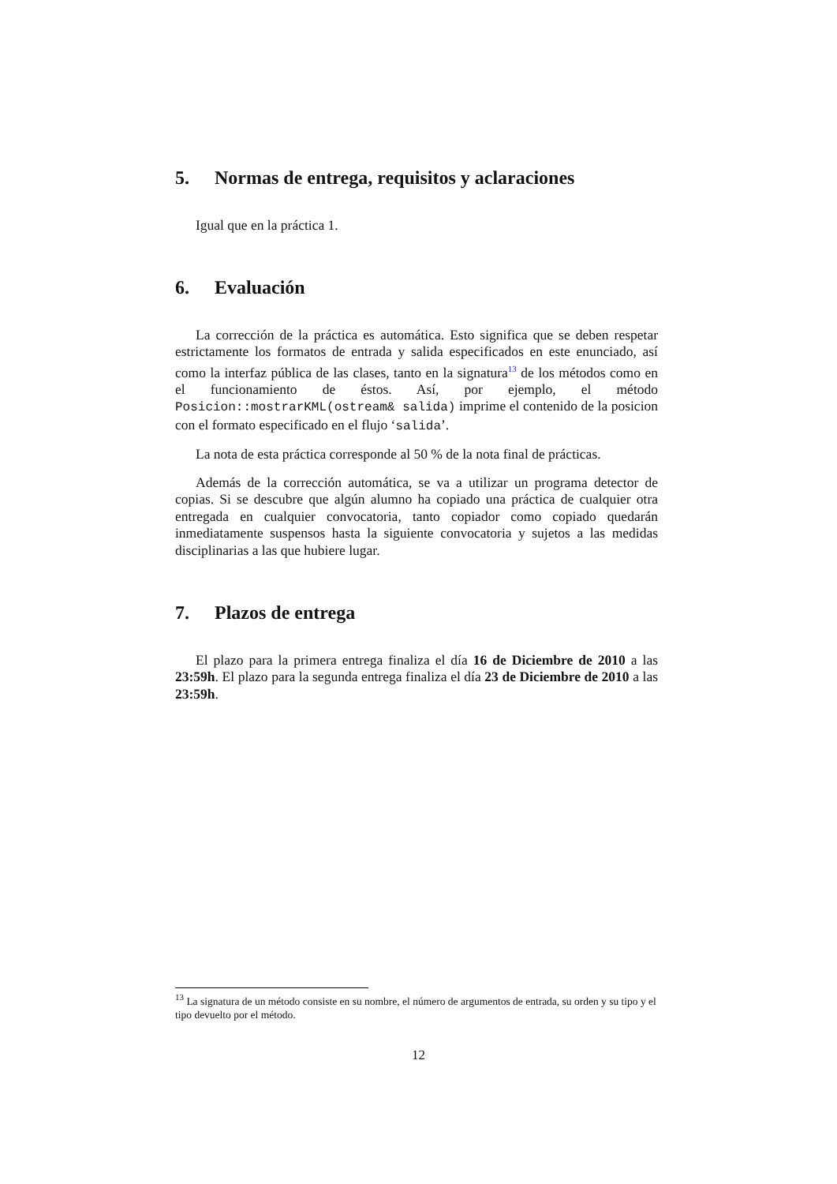5. Normas de entrega, requisitos y aclaraciones
Igual que en la práctica 1.
6. Evaluación
La corrección de la práctica es automática. Esto significa que se deben respetar estrictamente los formatos de entrada y salida especificados en este enunciado, así como la interfaz pública de las clases, tanto en la signatura<sup>13</sup> de los métodos como en el funcionamiento de éstos. Así, por ejemplo, el método Posicion::mostrarKML(ostream& salida) imprime el contenido de la posicion con el formato especificado en el flujo ‘salida’.
La nota de esta práctica corresponde al 50 % de la nota final de prácticas.
Además de la corrección automática, se va a utilizar un programa detector de copias. Si se descubre que algún alumno ha copiado una práctica de cualquier otra entregada en cualquier convocatoria, tanto copiador como copiado quedarán inmediatamente suspensos hasta la siguiente convocatoria y sujetos a las medidas disciplinarias a las que hubiere lugar.
7. Plazos de entrega
El plazo para la primera entrega finaliza el día 16 de Diciembre de 2010 a las 23:59h. El plazo para la segunda entrega finaliza el día 23 de Diciembre de 2010 a las 23:59h.
<sup>13</sup> La signatura de un método consiste en su nombre, el número de argumentos de entrada, su orden y su tipo y el tipo devuelto por el método.
12